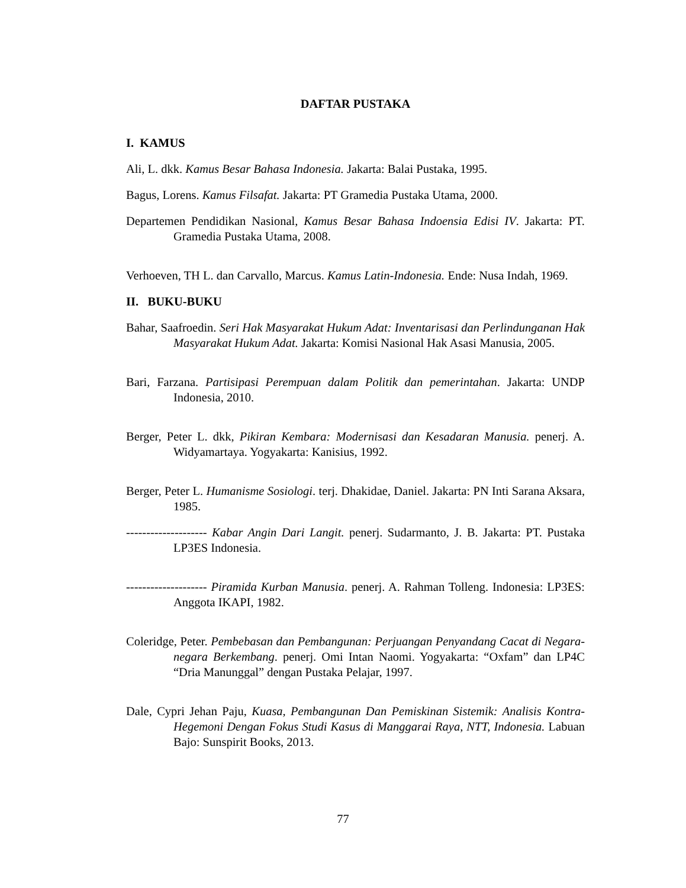DAFTAR PUSTAKA
I. KAMUS
Ali, L. dkk. Kamus Besar Bahasa Indonesia. Jakarta: Balai Pustaka, 1995.
Bagus, Lorens. Kamus Filsafat. Jakarta: PT Gramedia Pustaka Utama, 2000.
Departemen Pendidikan Nasional, Kamus Besar Bahasa Indoensia Edisi IV. Jakarta: PT. Gramedia Pustaka Utama, 2008.
Verhoeven, TH L. dan Carvallo, Marcus. Kamus Latin-Indonesia. Ende: Nusa Indah, 1969.
II. BUKU-BUKU
Bahar, Saafroedin. Seri Hak Masyarakat Hukum Adat: Inventarisasi dan Perlindunganan Hak Masyarakat Hukum Adat. Jakarta: Komisi Nasional Hak Asasi Manusia, 2005.
Bari, Farzana. Partisipasi Perempuan dalam Politik dan pemerintahan. Jakarta: UNDP Indonesia, 2010.
Berger, Peter L. dkk, Pikiran Kembara: Modernisasi dan Kesadaran Manusia. penerj. A. Widyamartaya. Yogyakarta: Kanisius, 1992.
Berger, Peter L. Humanisme Sosiologi. terj. Dhakidae, Daniel. Jakarta: PN Inti Sarana Aksara, 1985.
-------------------- Kabar Angin Dari Langit. penerj. Sudarmanto, J. B. Jakarta: PT. Pustaka LP3ES Indonesia.
-------------------- Piramida Kurban Manusia. penerj. A. Rahman Tolleng. Indonesia: LP3ES: Anggota IKAPI, 1982.
Coleridge, Peter. Pembebasan dan Pembangunan: Perjuangan Penyandang Cacat di Negara-negara Berkembang. penerj. Omi Intan Naomi. Yogyakarta: “Oxfam” dan LP4C “Dria Manunggal” dengan Pustaka Pelajar, 1997.
Dale, Cypri Jehan Paju, Kuasa, Pembangunan Dan Pemiskinan Sistemik: Analisis Kontra-Hegemoni Dengan Fokus Studi Kasus di Manggarai Raya, NTT, Indonesia. Labuan Bajo: Sunspirit Books, 2013.
77